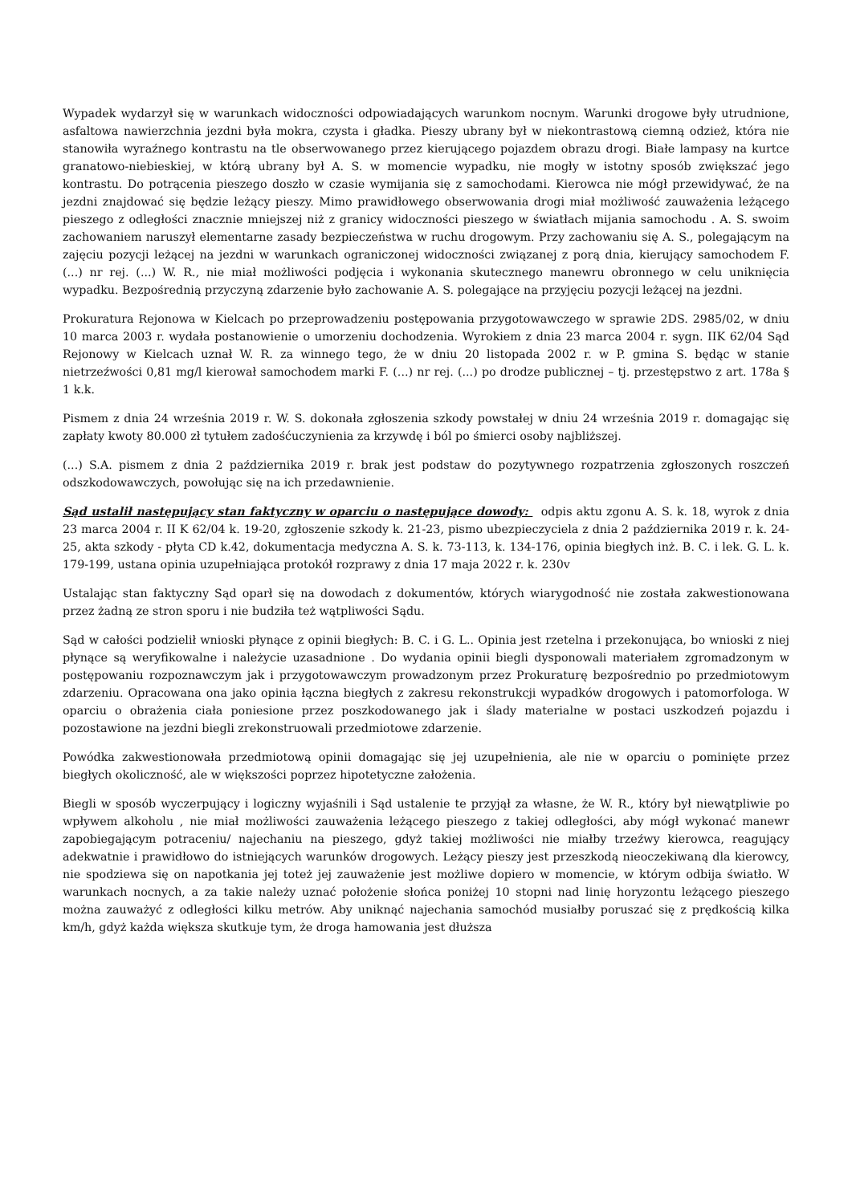Wypadek wydarzył się w warunkach widoczności odpowiadających warunkom nocnym. Warunki drogowe były utrudnione, asfaltowa nawierzchnia jezdni była mokra, czysta i gładka. Pieszy ubrany był w niekontrastową ciemną odzież, która nie stanowiła wyraźnego kontrastu na tle obserwowanego przez kierującego pojazdem obrazu drogi. Białe lampasy na kurtce granatowo-niebieskiej, w którą ubrany był A. S. w momencie wypadku, nie mogły w istotny sposób zwiększać jego kontrastu. Do potrącenia pieszego doszło w czasie wymijania się z samochodami. Kierowca nie mógł przewidywać, że na jezdni znajdować się będzie leżący pieszy. Mimo prawidłowego obserwowania drogi miał możliwość zauważenia leżącego pieszego z odległości znacznie mniejszej niż z granicy widoczności pieszego w światłach mijania samochodu . A. S. swoim zachowaniem naruszył elementarne zasady bezpieczeństwa w ruchu drogowym. Przy zachowaniu się A. S., polegającym na zajęciu pozycji leżącej na jezdni w warunkach ograniczonej widoczności związanej z porą dnia, kierujący samochodem F. (...) nr rej. (...) W. R., nie miał możliwości podjęcia i wykonania skutecznego manewru obronnego w celu uniknięcia wypadku. Bezpośrednią przyczyną zdarzenie było zachowanie A. S. polegające na przyjęciu pozycji leżącej na jezdni.
Prokuratura Rejonowa w Kielcach po przeprowadzeniu postępowania przygotowawczego w sprawie 2DS. 2985/02, w dniu 10 marca 2003 r. wydała postanowienie o umorzeniu dochodzenia. Wyrokiem z dnia 23 marca 2004 r. sygn. IIK 62/04 Sąd Rejonowy w Kielcach uznał W. R. za winnego tego, że w dniu 20 listopada 2002 r. w P. gmina S. będąc w stanie nietrzeźwości 0,81 mg/l kierował samochodem marki F. (...) nr rej. (...) po drodze publicznej – tj. przestępstwo z art. 178a § 1 k.k.
Pismem z dnia 24 września 2019 r. W. S. dokonała zgłoszenia szkody powstałej w dniu 24 września 2019 r. domagając się zapłaty kwoty 80.000 zł tytułem zadośćuczynienia za krzywdę i ból po śmierci osoby najbliższej.
(...) S.A. pismem z dnia 2 października 2019 r. brak jest podstaw do pozytywnego rozpatrzenia zgłoszonych roszczeń odszkodowawczych, powołując się na ich przedawnienie.
Sąd ustalił następujący stan faktyczny w oparciu o następujące dowody: odpis aktu zgonu A. S. k. 18, wyrok z dnia 23 marca 2004 r. II K 62/04 k. 19-20, zgłoszenie szkody k. 21-23, pismo ubezpieczyciela z dnia 2 października 2019 r. k. 24-25, akta szkody - płyta CD k.42, dokumentacja medyczna A. S. k. 73-113, k. 134-176, opinia biegłych inż. B. C. i lek. G. L. k. 179-199, ustana opinia uzupełniająca protokół rozprawy z dnia 17 maja 2022 r. k. 230v
Ustalając stan faktyczny Sąd oparł się na dowodach z dokumentów, których wiarygodność nie została zakwestionowana przez żadną ze stron sporu i nie budziła też wątpliwości Sądu.
Sąd w całości podzielił wnioski płynące z opinii biegłych: B. C. i G. L.. Opinia jest rzetelna i przekonująca, bo wnioski z niej płynące są weryfikowalne i należycie uzasadnione . Do wydania opinii biegli dysponowali materiałem zgromadzonym w postępowaniu rozpoznawczym jak i przygotowawczym prowadzonym przez Prokuraturę bezpośrednio po przedmiotowym zdarzeniu. Opracowana ona jako opinia łączna biegłych z zakresu rekonstrukcji wypadków drogowych i patomorfologa. W oparciu o obrażenia ciała poniesione przez poszkodowanego jak i ślady materialne w postaci uszkodzeń pojazdu i pozostawione na jezdni biegli zrekonstruowali przedmiotowe zdarzenie.
Powódka zakwestionowała przedmiotową opinii domagając się jej uzupełnienia, ale nie w oparciu o pominięte przez biegłych okoliczność, ale w większości poprzez hipotetyczne założenia.
Biegli w sposób wyczerpujący i logiczny wyjaśnili i Sąd ustalenie te przyjął za własne, że W. R., który był niewątpliwie po wpływem alkoholu , nie miał możliwości zauważenia leżącego pieszego z takiej odległości, aby mógł wykonać manewr zapobiegającym potraceniu/ najechaniu na pieszego, gdyż takiej możliwości nie miałby trzeźwy kierowca, reagujący adekwatnie i prawidłowo do istniejących warunków drogowych. Leżący pieszy jest przeszkodą nieoczekiwaną dla kierowcy, nie spodziewa się on napotkania jej toteż jej zauważenie jest możliwe dopiero w momencie, w którym odbija światło. W warunkach nocnych, a za takie należy uznać położenie słońca poniżej 10 stopni nad linię horyzontu leżącego pieszego można zauważyć z odległości kilku metrów. Aby uniknąć najechania samochód musiałby poruszać się z prędkością kilka km/h, gdyż każda większa skutkuje tym, że droga hamowania jest dłuższa